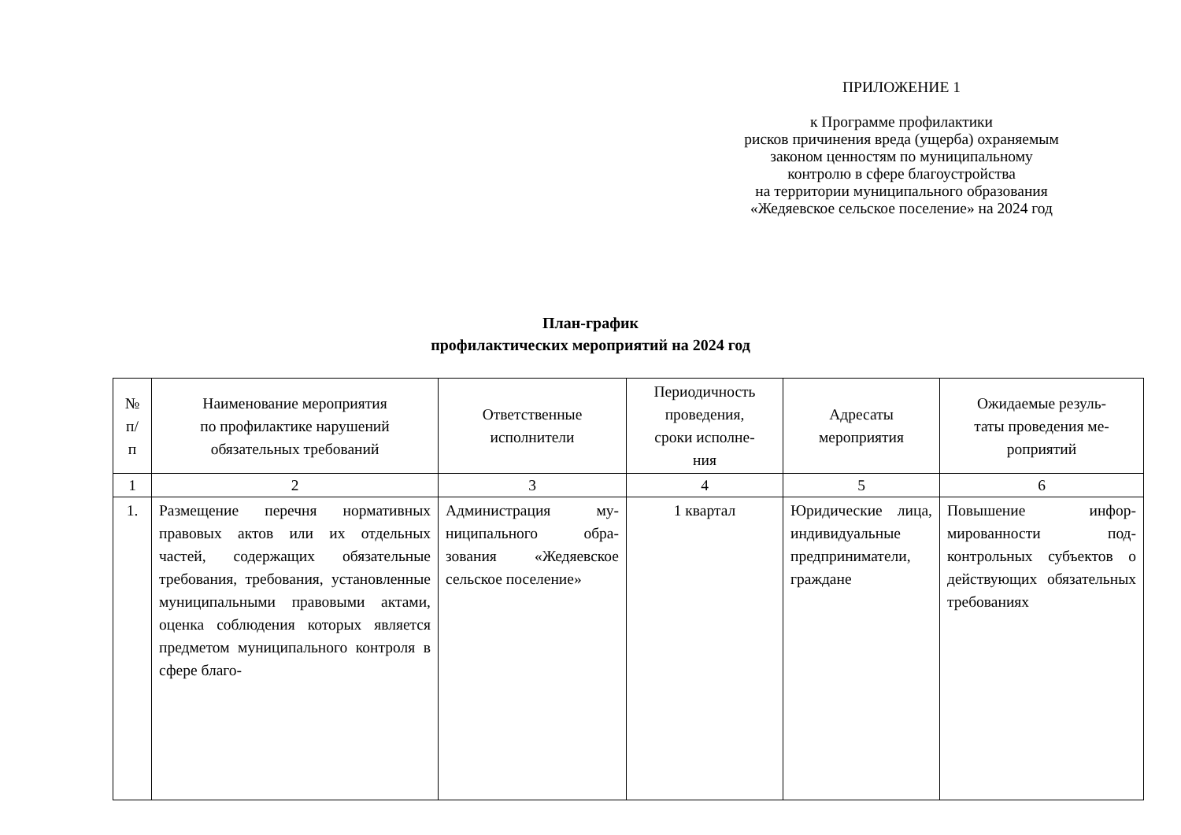ПРИЛОЖЕНИЕ 1
к Программе профилактики
рисков причинения вреда (ущерба) охраняемым
законом ценностям по муниципальному
контролю в сфере благоустройства
на территории муниципального образования
«Жедяевское сельское поселение» на 2024 год
План-график
профилактических мероприятий на 2024 год
| № п/ п | Наименование мероприятия по профилактике нарушений обязательных требований | Ответственные исполнители | Периодичность проведения, сроки исполне- ния | Адресаты мероприятия | Ожидаемые резуль- таты проведения ме- роприятий |
| --- | --- | --- | --- | --- | --- |
| 1 | 2 | 3 | 4 | 5 | 6 |
| 1. | Размещение перечня норматив­ных правовых актов или их от­дельных частей, содержащих обязательные требования, тре­бования, установленные муни­ципальными правовыми актами, оценка соблюдения которых яв­ляется предметом муниципаль­ного контроля в сфере благо- | Администрация му­ниципального обра­зования «Жедяев­ское сельское посе­ление» | 1 квартал | Юридические лица, индивиду­альные пред­приниматели, граждане | Повышение инфор­мированности под­контрольных субъек­тов о действующих обязательных требо­ваниях |